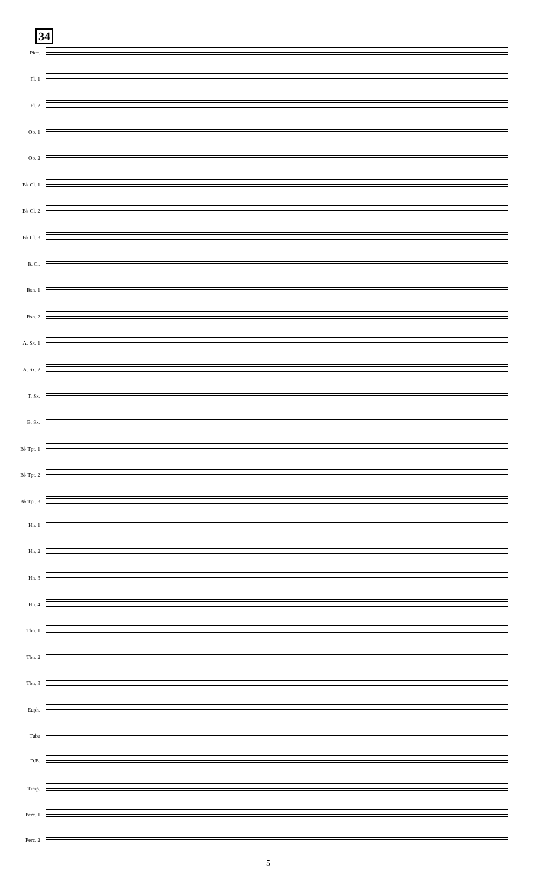34
Picc.
Fl. 1
Fl. 2
Ob. 1
Ob. 2
B♭ Cl. 1
B♭ Cl. 2
B♭ Cl. 3
B. Cl.
Bsn. 1
Bsn. 2
A. Sx. 1
A. Sx. 2
T. Sx.
B. Sx.
B♭ Tpt. 1
B♭ Tpt. 2
B♭ Tpt. 3
Hn. 1
Hn. 2
Hn. 3
Hn. 4
Tbn. 1
Tbn. 2
Tbn. 3
Euph.
Tuba
D.B.
Timp.
Perc. 1
Perc. 2
5